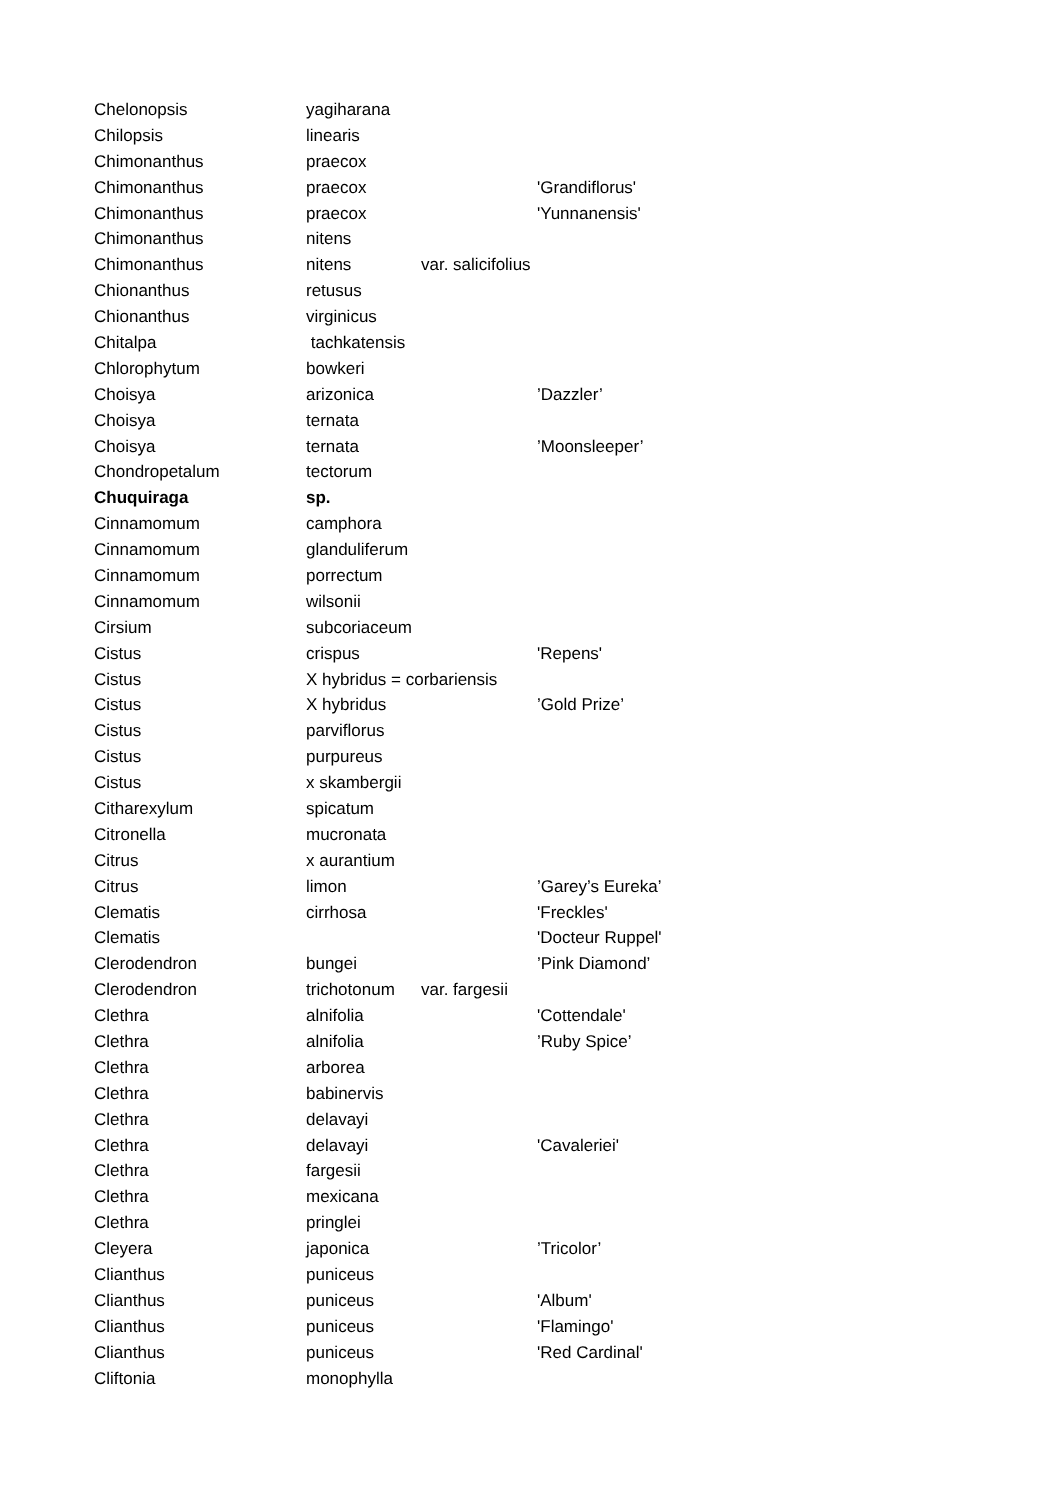| Chelonopsis | yagiharana | | |
| Chilopsis | linearis | | |
| Chimonanthus | praecox | | |
| Chimonanthus | praecox | | 'Grandiflorus' |
| Chimonanthus | praecox | | 'Yunnanensis' |
| Chimonanthus | nitens | | |
| Chimonanthus | nitens | var. salicifolius | |
| Chionanthus | retusus | | |
| Chionanthus | virginicus | | |
| Chitalpa | tachkatensis | | |
| Chlorophytum | bowkeri | | |
| Choisya | arizonica | | ’Dazzler’ |
| Choisya | ternata | | |
| Choisya | ternata | | ’Moonsleeper’ |
| Chondropetalum | tectorum | | |
| Chuquiraga | sp. | | |
| Cinnamomum | camphora | | |
| Cinnamomum | glanduliferum | | |
| Cinnamomum | porrectum | | |
| Cinnamomum | wilsonii | | |
| Cirsium | subcoriaceum | | |
| Cistus | crispus | | 'Repens' |
| Cistus | X hybridus = corbariensis | | |
| Cistus | X hybridus | | ’Gold Prize’ |
| Cistus | parviflorus | | |
| Cistus | purpureus | | |
| Cistus | x skambergii | | |
| Citharexylum | spicatum | | |
| Citronella | mucronata | | |
| Citrus | x aurantium | | |
| Citrus | limon | | ’Garey’s Eureka’ |
| Clematis | cirrhosa | | 'Freckles' |
| Clematis | | | 'Docteur Ruppel' |
| Clerodendron | bungei | | ’Pink Diamond’ |
| Clerodendron | trichotonum | var. fargesii | |
| Clethra | alnifolia | | 'Cottendale' |
| Clethra | alnifolia | | ’Ruby Spice’ |
| Clethra | arborea | | |
| Clethra | babinervis | | |
| Clethra | delavayi | | |
| Clethra | delavayi | | 'Cavaleriei' |
| Clethra | fargesii | | |
| Clethra | mexicana | | |
| Clethra | pringlei | | |
| Cleyera | japonica | | ’Tricolor’ |
| Clianthus | puniceus | | |
| Clianthus | puniceus | | 'Album' |
| Clianthus | puniceus | | 'Flamingo' |
| Clianthus | puniceus | | 'Red Cardinal' |
| Cliftonia | monophylla | | |